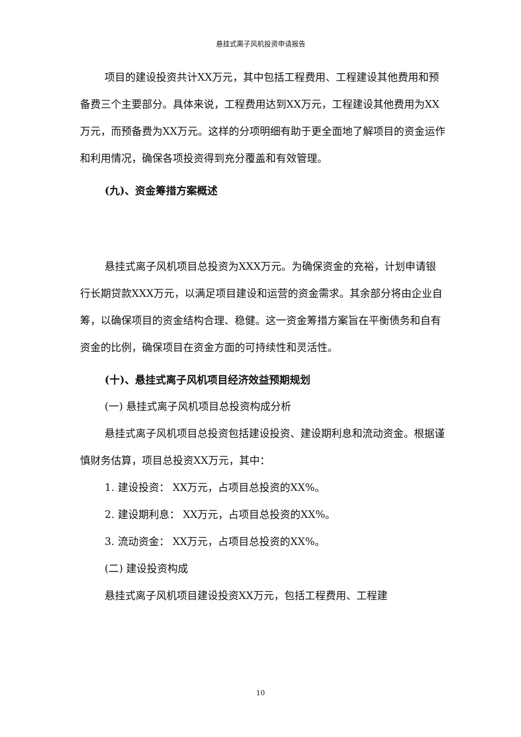悬挂式离子风机投资申请报告
项目的建设投资共计XX万元，其中包括工程费用、工程建设其他费用和预备费三个主要部分。具体来说，工程费用达到XX万元，工程建设其他费用为XX万元，而预备费为XX万元。这样的分项明细有助于更全面地了解项目的资金运作和利用情况，确保各项投资得到充分覆盖和有效管理。
(九)、资金筹措方案概述
悬挂式离子风机项目总投资为XXX万元。为确保资金的充裕，计划申请银行长期贷款XXX万元，以满足项目建设和运营的资金需求。其余部分将由企业自筹，以确保项目的资金结构合理、稳健。这一资金筹措方案旨在平衡债务和自有资金的比例，确保项目在资金方面的可持续性和灵活性。
(十)、悬挂式离子风机项目经济效益预期规划
(一) 悬挂式离子风机项目总投资构成分析
悬挂式离子风机项目总投资包括建设投资、建设期利息和流动资金。根据谨慎财务估算，项目总投资XX万元，其中：
1. 建设投资： XX万元，占项目总投资的XX%。
2. 建设期利息： XX万元，占项目总投资的XX%。
3. 流动资金： XX万元，占项目总投资的XX%。
(二) 建设投资构成
悬挂式离子风机项目建设投资XX万元，包括工程费用、工程建
10